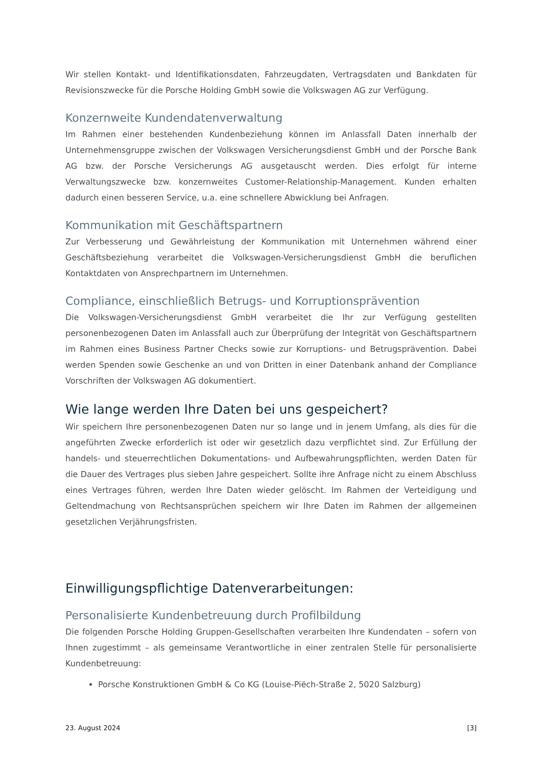Wir stellen Kontakt- und Identifikationsdaten, Fahrzeugdaten, Vertragsdaten und Bankdaten für Revisionszwecke für die Porsche Holding GmbH sowie die Volkswagen AG zur Verfügung.
Konzernweite Kundendatenverwaltung
Im Rahmen einer bestehenden Kundenbeziehung können im Anlassfall Daten innerhalb der Unternehmensgruppe zwischen der Volkswagen Versicherungsdienst GmbH und der Porsche Bank AG bzw. der Porsche Versicherungs AG ausgetauscht werden. Dies erfolgt für interne Verwaltungszwecke bzw. konzernweites Customer-Relationship-Management. Kunden erhalten dadurch einen besseren Service, u.a. eine schnellere Abwicklung bei Anfragen.
Kommunikation mit Geschäftspartnern
Zur Verbesserung und Gewährleistung der Kommunikation mit Unternehmen während einer Geschäftsbeziehung verarbeitet die Volkswagen-Versicherungsdienst GmbH die beruflichen Kontaktdaten von Ansprechpartnern im Unternehmen.
Compliance, einschließlich Betrugs- und Korruptionsprävention
Die Volkswagen-Versicherungsdienst GmbH verarbeitet die Ihr zur Verfügung gestellten personenbezogenen Daten im Anlassfall auch zur Überprüfung der Integrität von Geschäftspartnern im Rahmen eines Business Partner Checks sowie zur Korruptions- und Betrugsprävention. Dabei werden Spenden sowie Geschenke an und von Dritten in einer Datenbank anhand der Compliance Vorschriften der Volkswagen AG dokumentiert.
Wie lange werden Ihre Daten bei uns gespeichert?
Wir speichern Ihre personenbezogenen Daten nur so lange und in jenem Umfang, als dies für die angeführten Zwecke erforderlich ist oder wir gesetzlich dazu verpflichtet sind. Zur Erfüllung der handels- und steuerrechtlichen Dokumentations- und Aufbewahrungspflichten, werden Daten für die Dauer des Vertrages plus sieben Jahre gespeichert. Sollte ihre Anfrage nicht zu einem Abschluss eines Vertrages führen, werden Ihre Daten wieder gelöscht. Im Rahmen der Verteidigung und Geltendmachung von Rechtsansprüchen speichern wir Ihre Daten im Rahmen der allgemeinen gesetzlichen Verjährungsfristen.
Einwilligungspflichtige Datenverarbeitungen:
Personalisierte Kundenbetreuung durch Profilbildung
Die folgenden Porsche Holding Gruppen-Gesellschaften verarbeiten Ihre Kundendaten – sofern von Ihnen zugestimmt – als gemeinsame Verantwortliche in einer zentralen Stelle für personalisierte Kundenbetreuung:
Porsche Konstruktionen GmbH & Co KG (Louise-Piëch-Straße 2, 5020 Salzburg)
23. August 2024 [3]